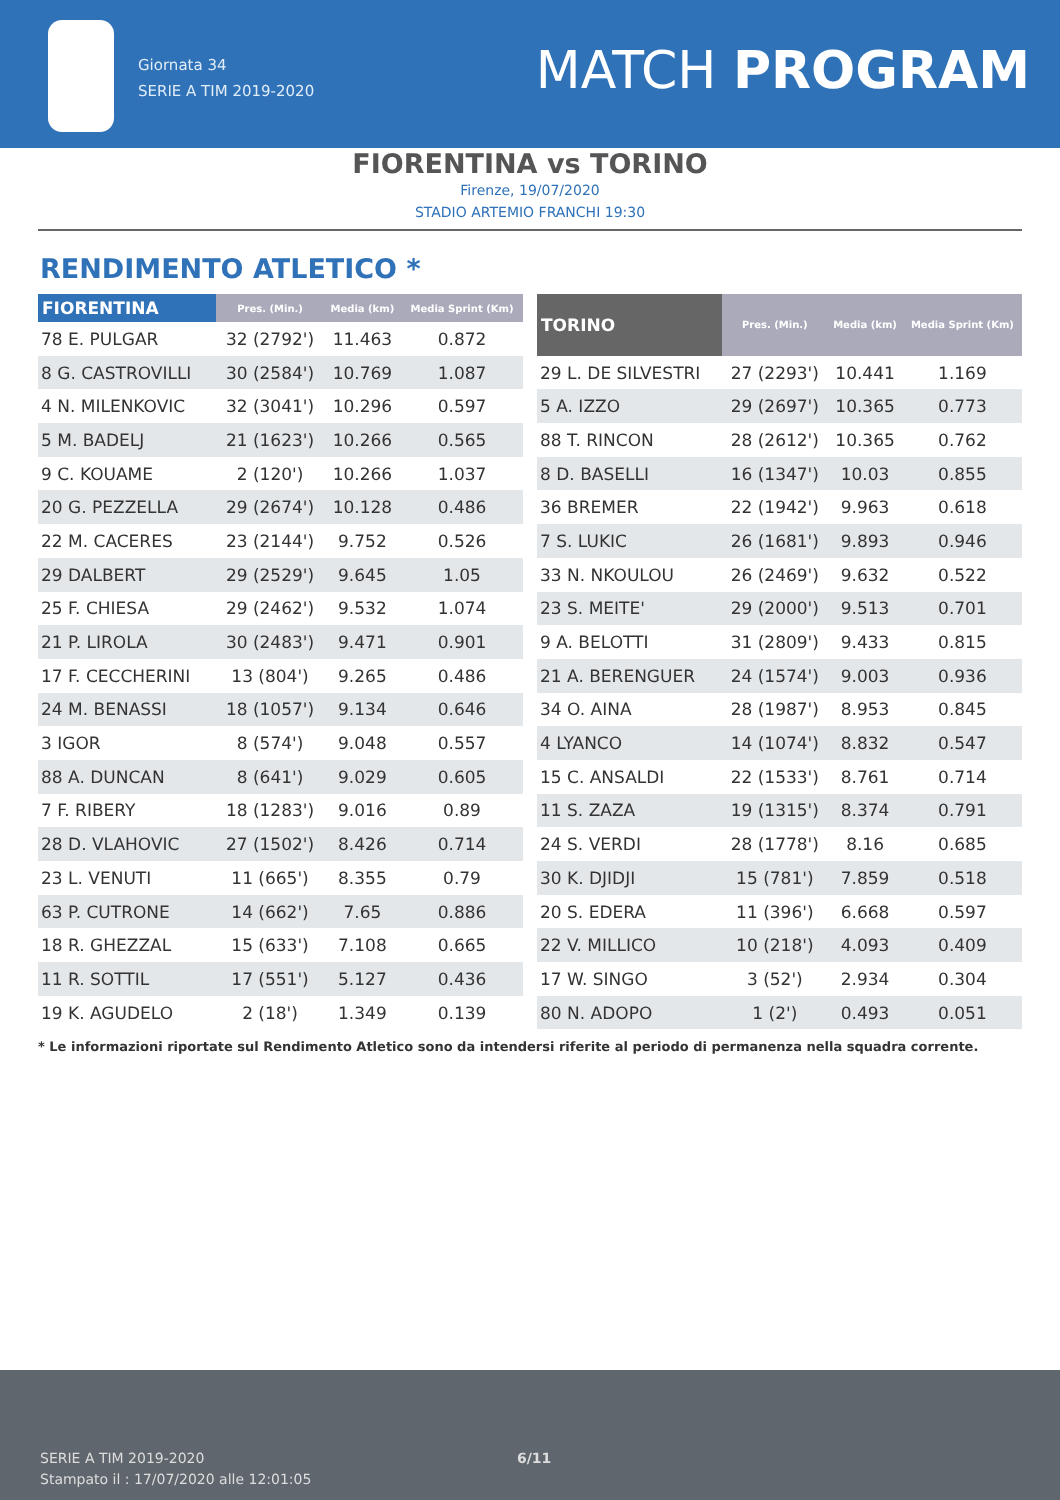Giornata 34
SERIE A TIM 2019-2020
MATCH PROGRAM
FIORENTINA vs TORINO
Firenze, 19/07/2020
STADIO ARTEMIO FRANCHI 19:30
RENDIMENTO ATLETICO *
| FIORENTINA | Pres. (Min.) | Media (km) | Media Sprint (Km) |
| --- | --- | --- | --- |
| 78 E. PULGAR | 32 (2792') | 11.463 | 0.872 |
| 8 G. CASTROVILLI | 30 (2584') | 10.769 | 1.087 |
| 4 N. MILENKOVIC | 32 (3041') | 10.296 | 0.597 |
| 5 M. BADELJ | 21 (1623') | 10.266 | 0.565 |
| 9 C. KOUAME | 2 (120') | 10.266 | 1.037 |
| 20 G. PEZZELLA | 29 (2674') | 10.128 | 0.486 |
| 22 M. CACERES | 23 (2144') | 9.752 | 0.526 |
| 29 DALBERT | 29 (2529') | 9.645 | 1.05 |
| 25 F. CHIESA | 29 (2462') | 9.532 | 1.074 |
| 21 P. LIROLA | 30 (2483') | 9.471 | 0.901 |
| 17 F. CECCHERINI | 13 (804') | 9.265 | 0.486 |
| 24 M. BENASSI | 18 (1057') | 9.134 | 0.646 |
| 3 IGOR | 8 (574') | 9.048 | 0.557 |
| 88 A. DUNCAN | 8 (641') | 9.029 | 0.605 |
| 7 F. RIBERY | 18 (1283') | 9.016 | 0.89 |
| 28 D. VLAHOVIC | 27 (1502') | 8.426 | 0.714 |
| 23 L. VENUTI | 11 (665') | 8.355 | 0.79 |
| 63 P. CUTRONE | 14 (662') | 7.65 | 0.886 |
| 18 R. GHEZZAL | 15 (633') | 7.108 | 0.665 |
| 11 R. SOTTIL | 17 (551') | 5.127 | 0.436 |
| 19 K. AGUDELO | 2 (18') | 1.349 | 0.139 |
| TORINO | Pres. (Min.) | Media (km) | Media Sprint (Km) |
| --- | --- | --- | --- |
| 29 L. DE SILVESTRI | 27 (2293') | 10.441 | 1.169 |
| 5 A. IZZO | 29 (2697') | 10.365 | 0.773 |
| 88 T. RINCON | 28 (2612') | 10.365 | 0.762 |
| 8 D. BASELLI | 16 (1347') | 10.03 | 0.855 |
| 36 BREMER | 22 (1942') | 9.963 | 0.618 |
| 7 S. LUKIC | 26 (1681') | 9.893 | 0.946 |
| 33 N. NKOULOU | 26 (2469') | 9.632 | 0.522 |
| 23 S. MEITE' | 29 (2000') | 9.513 | 0.701 |
| 9 A. BELOTTI | 31 (2809') | 9.433 | 0.815 |
| 21 A. BERENGUER | 24 (1574') | 9.003 | 0.936 |
| 34 O. AINA | 28 (1987') | 8.953 | 0.845 |
| 4 LYANCO | 14 (1074') | 8.832 | 0.547 |
| 15 C. ANSALDI | 22 (1533') | 8.761 | 0.714 |
| 11 S. ZAZA | 19 (1315') | 8.374 | 0.791 |
| 24 S. VERDI | 28 (1778') | 8.16 | 0.685 |
| 30 K. DJIDJI | 15 (781') | 7.859 | 0.518 |
| 20 S. EDERA | 11 (396') | 6.668 | 0.597 |
| 22 V. MILLICO | 10 (218') | 4.093 | 0.409 |
| 17 W. SINGO | 3 (52') | 2.934 | 0.304 |
| 80 N. ADOPO | 1 (2') | 0.493 | 0.051 |
* Le informazioni riportate sul Rendimento Atletico sono da intendersi riferite al periodo di permanenza nella squadra corrente.
SERIE A TIM 2019-2020
Stampato il : 17/07/2020 alle 12:01:05
6/11